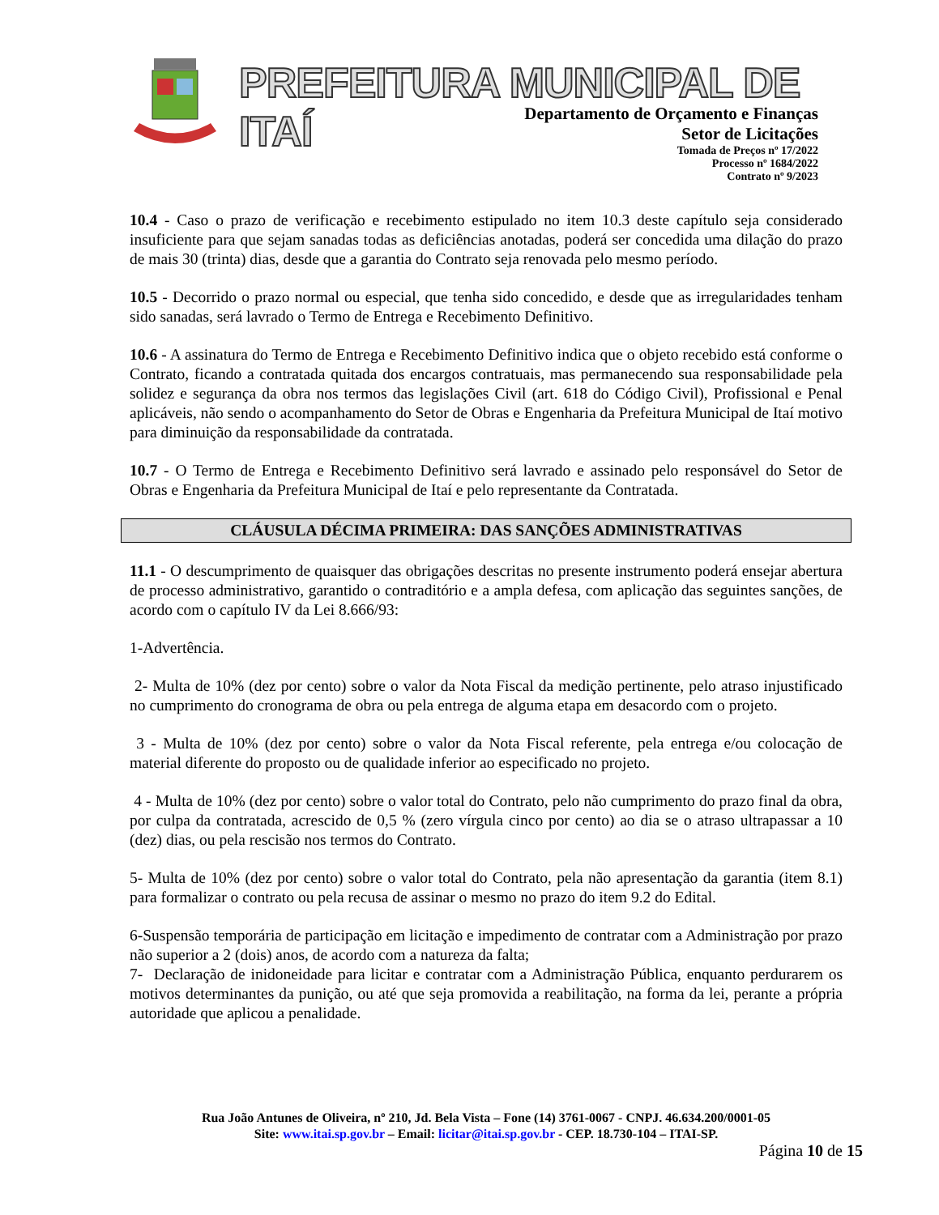PREFEITURA MUNICIPAL DE ITAÍ
Departamento de Orçamento e Finanças
Setor de Licitações
Tomada de Preços nº 17/2022
Processo nº 1684/2022
Contrato nº 9/2023
10.4 - Caso o prazo de verificação e recebimento estipulado no item 10.3 deste capítulo seja considerado insuficiente para que sejam sanadas todas as deficiências anotadas, poderá ser concedida uma dilação do prazo de mais 30 (trinta) dias, desde que a garantia do Contrato seja renovada pelo mesmo período.
10.5 - Decorrido o prazo normal ou especial, que tenha sido concedido, e desde que as irregularidades tenham sido sanadas, será lavrado o Termo de Entrega e Recebimento Definitivo.
10.6 - A assinatura do Termo de Entrega e Recebimento Definitivo indica que o objeto recebido está conforme o Contrato, ficando a contratada quitada dos encargos contratuais, mas permanecendo sua responsabilidade pela solidez e segurança da obra nos termos das legislações Civil (art. 618 do Código Civil), Profissional e Penal aplicáveis, não sendo o acompanhamento do Setor de Obras e Engenharia da Prefeitura Municipal de Itaí motivo para diminuição da responsabilidade da contratada.
10.7 - O Termo de Entrega e Recebimento Definitivo será lavrado e assinado pelo responsável do Setor de Obras e Engenharia da Prefeitura Municipal de Itaí e pelo representante da Contratada.
CLÁUSULA DÉCIMA PRIMEIRA: DAS SANÇÕES ADMINISTRATIVAS
11.1 - O descumprimento de quaisquer das obrigações descritas no presente instrumento poderá ensejar abertura de processo administrativo, garantido o contraditório e a ampla defesa, com aplicação das seguintes sanções, de acordo com o capítulo IV da Lei 8.666/93:
1-Advertência.
2- Multa de 10% (dez por cento) sobre o valor da Nota Fiscal da medição pertinente, pelo atraso injustificado no cumprimento do cronograma de obra ou pela entrega de alguma etapa em desacordo com o projeto.
3 - Multa de 10% (dez por cento) sobre o valor da Nota Fiscal referente, pela entrega e/ou colocação de material diferente do proposto ou de qualidade inferior ao especificado no projeto.
4 - Multa de 10% (dez por cento) sobre o valor total do Contrato, pelo não cumprimento do prazo final da obra, por culpa da contratada, acrescido de 0,5 % (zero vírgula cinco por cento) ao dia se o atraso ultrapassar a 10 (dez) dias, ou pela rescisão nos termos do Contrato.
5- Multa de 10% (dez por cento) sobre o valor total do Contrato, pela não apresentação da garantia (item 8.1) para formalizar o contrato ou pela recusa de assinar o mesmo no prazo do item 9.2 do Edital.
6-Suspensão temporária de participação em licitação e impedimento de contratar com a Administração por prazo não superior a 2 (dois) anos, de acordo com a natureza da falta;
7- Declaração de inidoneidade para licitar e contratar com a Administração Pública, enquanto perdurarem os motivos determinantes da punição, ou até que seja promovida a reabilitação, na forma da lei, perante a própria autoridade que aplicou a penalidade.
Rua João Antunes de Oliveira, nº 210, Jd. Bela Vista – Fone (14) 3761-0067 - CNPJ. 46.634.200/0001-05
Site: www.itai.sp.gov.br – Email: licitar@itai.sp.gov.br - CEP. 18.730-104 – ITAI-SP.
Página 10 de 15